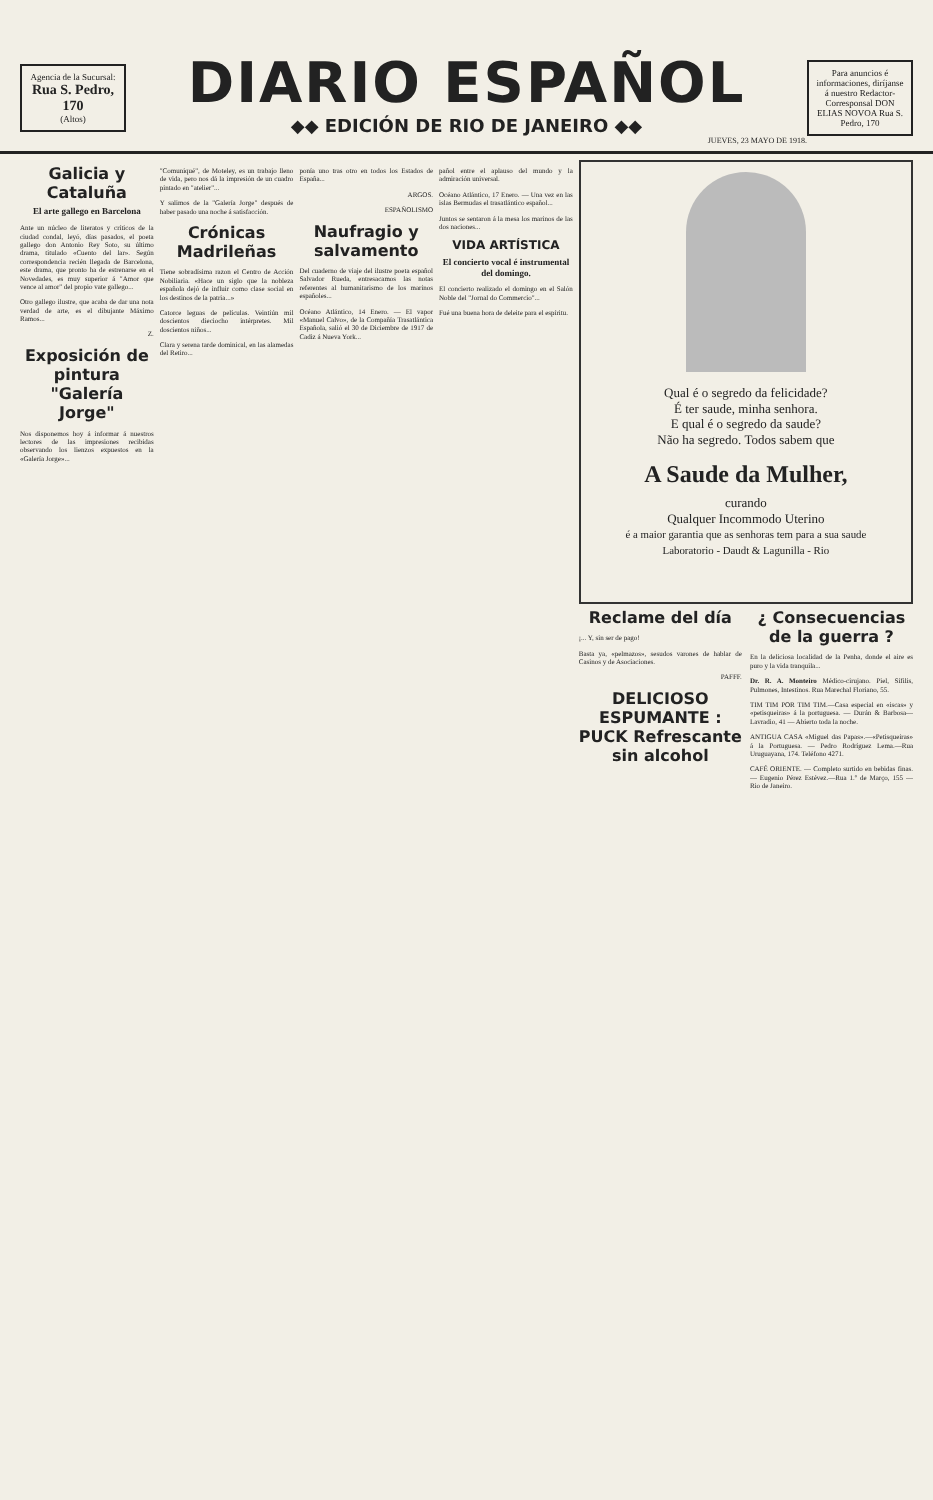Agencia de la Sucursal:
Rua S. Pedro, 170
(Altos)
DIARIO ESPAÑOL
◆◆ EDICIÓN DE RIO DE JANEIRO ◆◆
JUEVES, 23 MAYO DE 1918.
Para anuncios é informaciones, diríjanse á nuestro Redactor-Corresponsal DON ELIAS NOVOA Rua S. Pedro, 170
Galicia y Cataluña
El arte gallego en Barcelona
Ante un núcleo de literatos y críticos de la ciudad condal, leyó, días pasados, el poeta gallego don Antonio Rey Soto, su último drama, titulado «Cuento del lar». Según correspondencia recién llegada de Barcelona, este drama, que pronto ha de estrenarse en el Novedades, es muy superior á "Amor que vence al amor" del propio vate gallego...
Otro gallego ilustre, que acaba de dar una nota verdad de arte, es el dibujante Máximo Ramos...
Z.
Exposición de pintura "Galería Jorge"
Nos disponemos hoy á informar á nuestros lectores de las impresiones recibidas observando los lienzos expuestos en la «Galería Jorge»...
"Comuniqué", de Moteley, es un trabajo lleno de vida, pero nos dá la impresión de un cuadro pintado en "atelier"...
Y salimos de la "Galería Jorge" después de haber pasado una noche á satisfacción.
Crónicas Madrileñas
Tiene sobradísima razon el Centro de Acción Nobiliaria. «Hace un siglo que la nobleza española dejó de influir como clase social en los destinos de la patria...»
Catorce leguas de películas. Veintiún mil doscientos dieciocho intérpretes. Mil doscientos niños...
Clara y serena tarde dominical, en las alamedas del Retiro...
ponía uno tras otro en todos los Estados de España...
ARGOS.
ESPAÑOLISMO
Naufragio y salvamento
Del cuaderno de viaje del ilustre poeta español Salvador Rueda, entresacamos las notas referentes al humanitarismo de los marinos españoles...
Océano Atlántico, 14 Enero. — El vapor «Manuel Calvo», de la Compañía Trasatlántica Española, salió el 30 de Diciembre de 1917 de Cadiz á Nueva York...
pañol entre el aplauso del mundo y la admiración universal.
Océano Atlántico, 17 Enero. — Una vez en las islas Bermudas el trasatlántico español...
Juntos se sentaron á la mesa los marinos de las dos naciones...
VIDA ARTÍSTICA
El concierto vocal é instrumental del domingo.
El concierto realizado el domingo en el Salón Noble del "Jornal do Commercio"...
Fué una buena hora de deleite para el espíritu.
Qual é o segredo da felicidade?
É ter saude, minha senhora.
E qual é o segredo da saude?
Não ha segredo. Todos sabem que
A Saude da Mulher,
curando
Qualquer Incommodo Uterino
é a maior garantia que as senhoras tem para a sua saude
Laboratorio - Daudt & Lagunilla - Rio
Reclame del día
¡... Y, sin ser de pago!
Basta ya, «pelmazos», sesudos varones de hablar de Casinos y de Asociaciones.
PAFFF.
DELICIOSO ESPUMANTE : PUCK Refrescante sin alcohol
¿ Consecuencias de la guerra ?
En la deliciosa localidad de la Penha, donde el aire es puro y la vida tranquila...
Dr. R. A. Monteiro Médico-cirujano. Piel, Sífilis, Pulmones, Intestinos. Rua Marechal Floriano, 55.
TIM TIM POR TIM TIM.—Casa especial en «iscas» y «petisqueiras» á la portuguesa. — Durán & Barbosa—Lavradio, 41 — Abierto toda la noche.
ANTIGUA CASA «Miguel das Papas».—«Petisqueiras» á la Portuguesa. — Pedro Rodríguez Lema.—Rua Uruguayana, 174. Teléfono 4271.
CAFÉ ORIENTE. — Completo surtido en bebidas finas. — Eugenio Pérez Estévez.—Rua 1.º de Março, 155 — Rio de Janeiro.